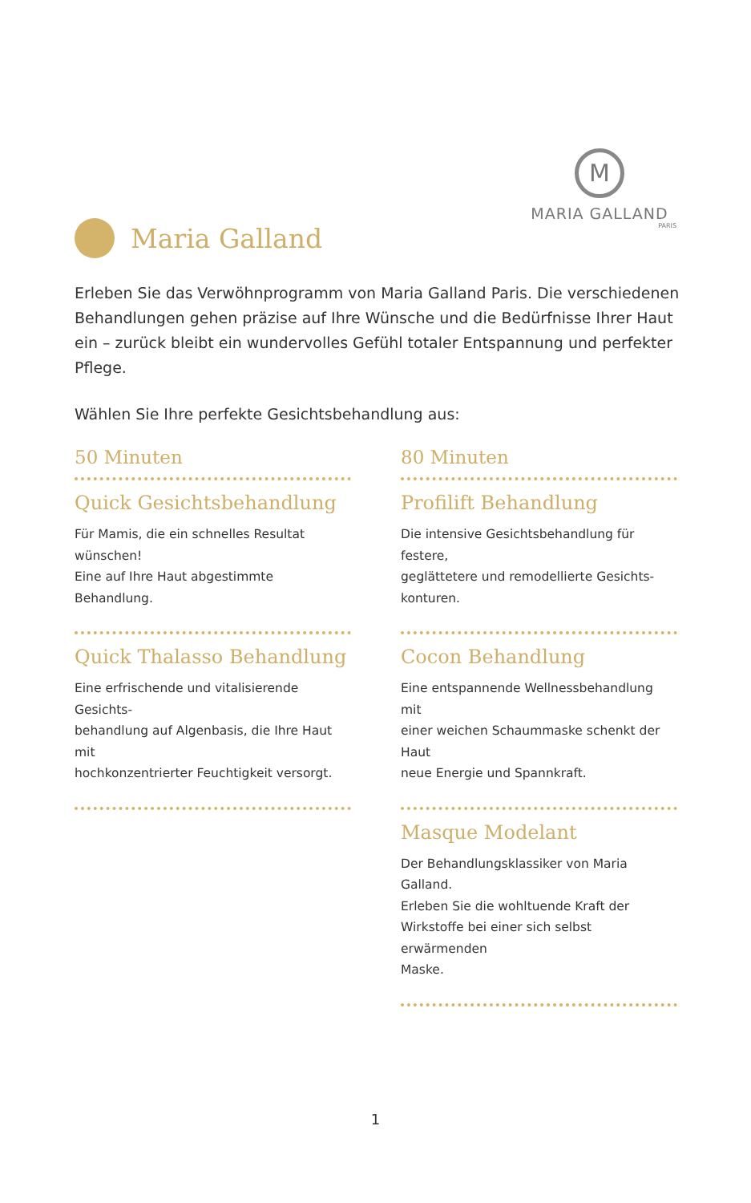M
MARIA GALLAND
PARIS
Maria Galland
Erleben Sie das Verwöhnprogramm von Maria Galland Paris. Die verschiedenen Behandlungen gehen präzise auf Ihre Wünsche und die Bedürfnisse Ihrer Haut ein – zurück bleibt ein wundervolles Gefühl totaler Entspannung und perfekter Pflege.
Wählen Sie Ihre perfekte Gesichtsbehandlung aus:
50 Minuten
Quick Gesichtsbehandlung
Für Mamis, die ein schnelles Resultat
wünschen!
Eine auf Ihre Haut abgestimmte Behandlung.
Quick Thalasso Behandlung
Eine erfrischende und vitalisierende Gesichts-
behandlung auf Algenbasis, die Ihre Haut mit
hochkonzentrierter Feuchtigkeit versorgt.
80 Minuten
Profilift Behandlung
Die intensive Gesichtsbehandlung für festere,
geglättetere und remodellierte Gesichts-
konturen.
Cocon Behandlung
Eine entspannende Wellnessbehandlung mit
einer weichen Schaummaske schenkt der Haut
neue Energie und Spannkraft.
Masque Modelant
Der Behandlungsklassiker von Maria Galland.
Erleben Sie die wohltuende Kraft der
Wirkstoffe bei einer sich selbst erwärmenden
Maske.
1